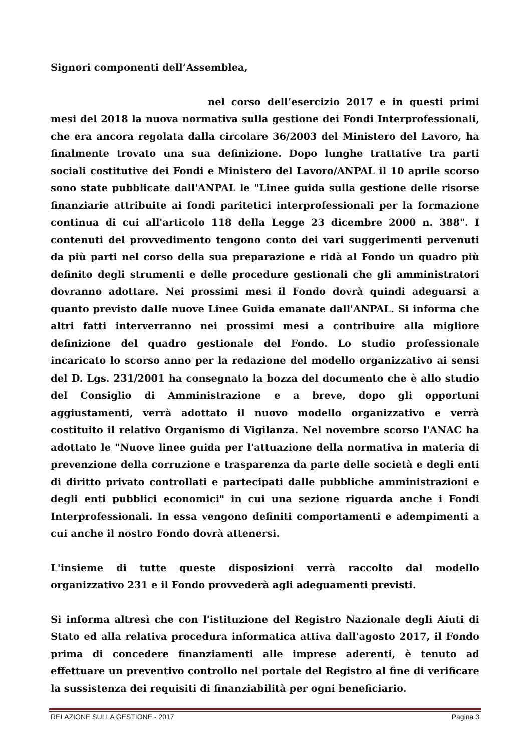Signori componenti dell’Assemblea,
nel corso dell’esercizio 2017 e in questi primi mesi del 2018 la nuova normativa sulla gestione dei Fondi Interprofessionali, che era ancora regolata dalla circolare 36/2003 del Ministero del Lavoro, ha finalmente trovato una sua definizione. Dopo lunghe trattative tra parti sociali costitutive dei Fondi e Ministero del Lavoro/ANPAL il 10 aprile scorso sono state pubblicate dall'ANPAL le "Linee guida sulla gestione delle risorse finanziarie attribuite ai fondi paritetici interprofessionali per la formazione continua di cui all'articolo 118 della Legge 23 dicembre 2000 n. 388". I contenuti del provvedimento tengono conto dei vari suggerimenti pervenuti da più parti nel corso della sua preparazione e ridà al Fondo un quadro più definito degli strumenti e delle procedure gestionali che gli amministratori dovranno adottare. Nei prossimi mesi il Fondo dovrà quindi adeguarsi a quanto previsto dalle nuove Linee Guida emanate dall'ANPAL. Si informa che altri fatti interverranno nei prossimi mesi a contribuire alla migliore definizione del quadro gestionale del Fondo. Lo studio professionale incaricato lo scorso anno per la redazione del modello organizzativo ai sensi del D. Lgs. 231/2001 ha consegnato la bozza del documento che è allo studio del Consiglio di Amministrazione e a breve, dopo gli opportuni aggiustamenti, verrà adottato il nuovo modello organizzativo e verrà costituito il relativo Organismo di Vigilanza. Nel novembre scorso l'ANAC ha adottato le "Nuove linee guida per l'attuazione della normativa in materia di prevenzione della corruzione e trasparenza da parte delle società e degli enti di diritto privato controllati e partecipati dalle pubbliche amministrazioni e degli enti pubblici economici" in cui una sezione riguarda anche i Fondi Interprofessionali. In essa vengono definiti comportamenti e adempimenti a cui anche il nostro Fondo dovrà attenersi.
L'insieme di tutte queste disposizioni verrà raccolto dal modello organizzativo 231 e il Fondo provvederà agli adeguamenti previsti.
Si informa altresì che con l'istituzione del Registro Nazionale degli Aiuti di Stato ed alla relativa procedura informatica attiva dall'agosto 2017, il Fondo prima di concedere finanziamenti alle imprese aderenti, è tenuto ad effettuare un preventivo controllo nel portale del Registro al fine di verificare la sussistenza dei requisiti di finanziabilità per ogni beneficiario.
RELAZIONE SULLA GESTIONE - 2017 Pagina 3